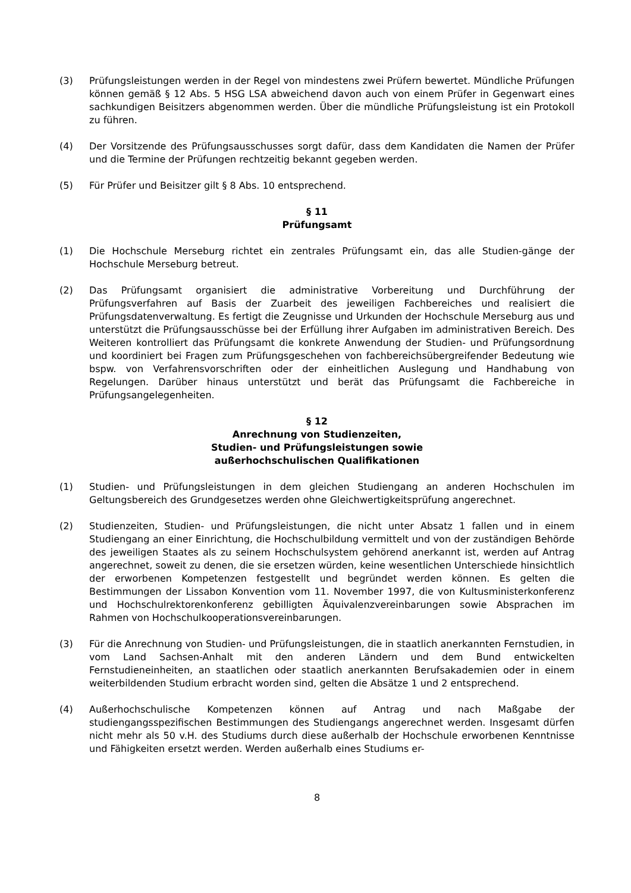(3) Prüfungsleistungen werden in der Regel von mindestens zwei Prüfern bewertet. Mündliche Prüfungen können gemäß § 12 Abs. 5 HSG LSA abweichend davon auch von einem Prüfer in Gegenwart eines sachkundigen Beisitzers abgenommen werden. Über die mündliche Prüfungsleistung ist ein Protokoll zu führen.
(4) Der Vorsitzende des Prüfungsausschusses sorgt dafür, dass dem Kandidaten die Namen der Prüfer und die Termine der Prüfungen rechtzeitig bekannt gegeben werden.
(5) Für Prüfer und Beisitzer gilt § 8 Abs. 10 entsprechend.
§ 11
Prüfungsamt
(1) Die Hochschule Merseburg richtet ein zentrales Prüfungsamt ein, das alle Studien-gänge der Hochschule Merseburg betreut.
(2) Das Prüfungsamt organisiert die administrative Vorbereitung und Durchführung der Prüfungsverfahren auf Basis der Zuarbeit des jeweiligen Fachbereiches und realisiert die Prüfungsdatenverwaltung. Es fertigt die Zeugnisse und Urkunden der Hochschule Merseburg aus und unterstützt die Prüfungsausschüsse bei der Erfüllung ihrer Aufgaben im administrativen Bereich. Des Weiteren kontrolliert das Prüfungsamt die konkrete Anwendung der Studien- und Prüfungsordnung und koordiniert bei Fragen zum Prüfungsgeschehen von fachbereichsübergreifender Bedeutung wie bspw. von Verfahrensvorschriften oder der einheitlichen Auslegung und Handhabung von Regelungen. Darüber hinaus unterstützt und berät das Prüfungsamt die Fachbereiche in Prüfungsangelegenheiten.
§ 12
Anrechnung von Studienzeiten,
Studien- und Prüfungsleistungen sowie
außerhochschulischen Qualifikationen
(1) Studien- und Prüfungsleistungen in dem gleichen Studiengang an anderen Hochschulen im Geltungsbereich des Grundgesetzes werden ohne Gleichwertigkeitsprüfung angerechnet.
(2) Studienzeiten, Studien- und Prüfungsleistungen, die nicht unter Absatz 1 fallen und in einem Studiengang an einer Einrichtung, die Hochschulbildung vermittelt und von der zuständigen Behörde des jeweiligen Staates als zu seinem Hochschulsystem gehörend anerkannt ist, werden auf Antrag angerechnet, soweit zu denen, die sie ersetzen würden, keine wesentlichen Unterschiede hinsichtlich der erworbenen Kompetenzen festgestellt und begründet werden können. Es gelten die Bestimmungen der Lissabon Konvention vom 11. November 1997, die von Kultusministerkonferenz und Hochschulrektorenkonferenz gebilligten Äquivalenzvereinbarungen sowie Absprachen im Rahmen von Hochschulkooperationsvereinbarungen.
(3) Für die Anrechnung von Studien- und Prüfungsleistungen, die in staatlich anerkannten Fernstudien, in vom Land Sachsen-Anhalt mit den anderen Ländern und dem Bund entwickelten Fernstudieneinheiten, an staatlichen oder staatlich anerkannten Berufsakademien oder in einem weiterbildenden Studium erbracht worden sind, gelten die Absätze 1 und 2 entsprechend.
(4) Außerhochschulische Kompetenzen können auf Antrag und nach Maßgabe der studiengangsspezifischen Bestimmungen des Studiengangs angerechnet werden. Insgesamt dürfen nicht mehr als 50 v.H. des Studiums durch diese außerhalb der Hochschule erworbenen Kenntnisse und Fähigkeiten ersetzt werden. Werden außerhalb eines Studiums er-
8